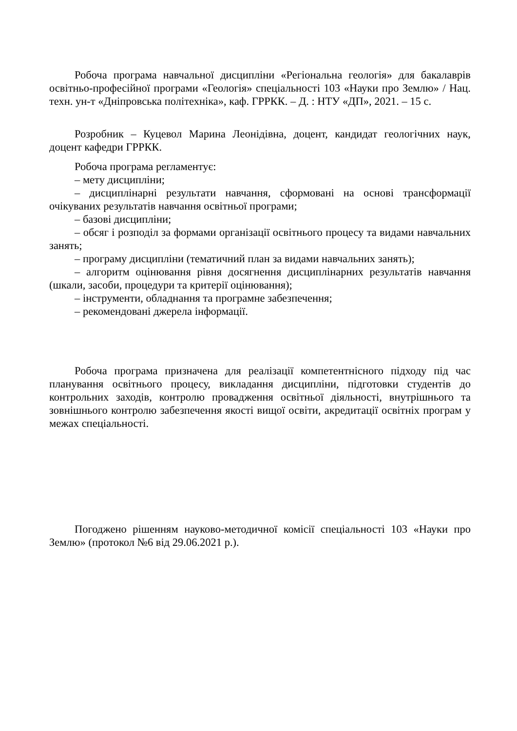Робоча програма навчальної дисципліни «Регіональна геологія» для бакалаврів освітньо-професійної програми «Геологія» спеціальності 103 «Науки про Землю» / Нац. техн. ун-т «Дніпровська політехніка», каф. ГРРКК. – Д. : НТУ «ДП», 2021. – 15 с.
Розробник – Куцевол Марина Леонідівна, доцент, кандидат геологічних наук, доцент кафедри ГРРКК.
Робоча програма регламентує:
– мету дисципліни;
– дисциплінарні результати навчання, сформовані на основі трансформації очікуваних результатів навчання освітньої програми;
– базові дисципліни;
– обсяг і розподіл за формами організації освітнього процесу та видами навчальних занять;
– програму дисципліни (тематичний план за видами навчальних занять);
– алгоритм оцінювання рівня досягнення дисциплінарних результатів навчання (шкали, засоби, процедури та критерії оцінювання);
– інструменти, обладнання та програмне забезпечення;
– рекомендовані джерела інформації.
Робоча програма призначена для реалізації компетентнісного підходу під час планування освітнього процесу, викладання дисципліни, підготовки студентів до контрольних заходів, контролю провадження освітньої діяльності, внутрішнього та зовнішнього контролю забезпечення якості вищої освіти, акредитації освітніх програм у межах спеціальності.
Погоджено рішенням науково-методичної комісії спеціальності 103 «Науки про Землю» (протокол №6 від 29.06.2021 р.).